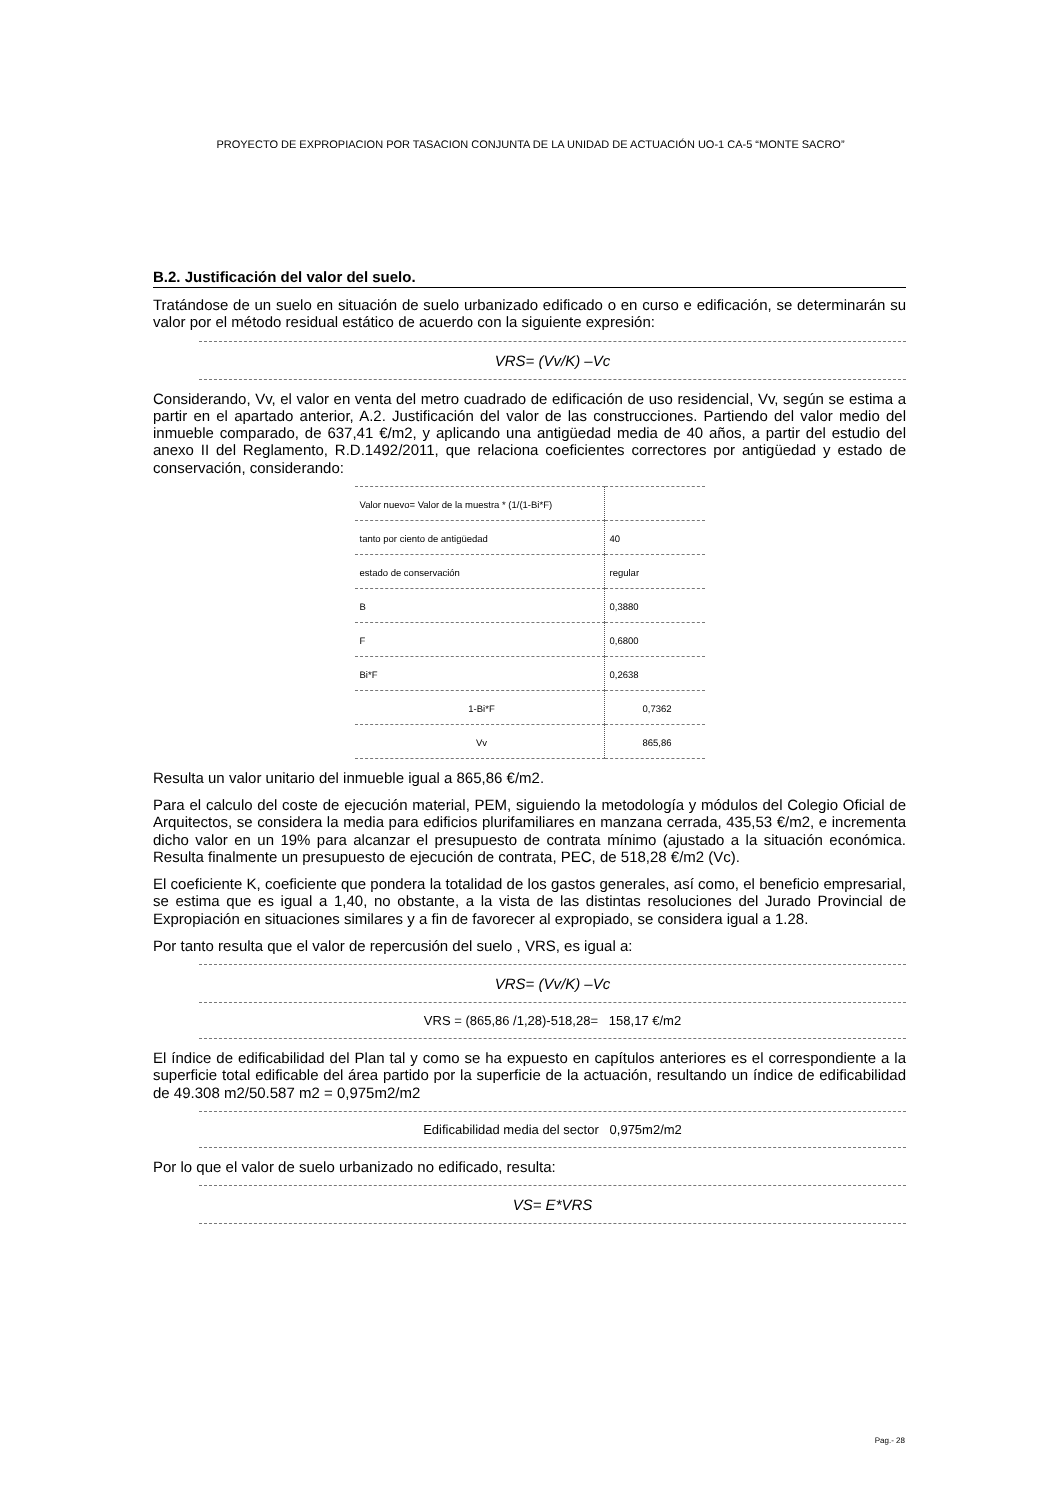PROYECTO DE EXPROPIACION POR TASACION CONJUNTA DE LA UNIDAD DE ACTUACIÓN UO-1 CA-5 “MONTE SACRO”
B.2. Justificación del valor del suelo.
Tratándose de un suelo en situación de suelo urbanizado edificado o en curso e edificación, se determinarán su valor por el método residual estático de acuerdo con la siguiente expresión:
VRS= (Vv/K) –Vc
Considerando, Vv, el valor en venta del metro cuadrado de edificación de uso residencial, Vv, según se estima a partir en el apartado anterior, A.2. Justificación del valor de las construcciones. Partiendo del valor medio del inmueble comparado, de 637,41 €/m2, y aplicando una antigüedad media de 40 años, a partir del estudio del anexo II del Reglamento, R.D.1492/2011, que relaciona coeficientes correctores por antigüedad y estado de conservación, considerando:
| Valor nuevo= Valor de la muestra * (1/(1-Bi*F) | |
| tanto por ciento de antigüedad | 40 |
| estado de conservación | regular |
| B | 0,3880 |
| F | 0,6800 |
| Bi*F | 0,2638 |
| 1-Bi*F | 0,7362 |
| Vv | 865,86 |
Resulta un valor unitario del inmueble igual a 865,86 €/m2.
Para el calculo del coste de ejecución material, PEM, siguiendo la metodología y módulos del Colegio Oficial de Arquitectos, se considera la media para edificios plurifamiliares en manzana cerrada, 435,53 €/m2, e incrementa dicho valor en un 19% para alcanzar el presupuesto de contrata mínimo (ajustado a la situación económica. Resulta finalmente un presupuesto de ejecución de contrata, PEC, de 518,28 €/m2 (Vc).
El coeficiente K, coeficiente que pondera la totalidad de los gastos generales, así como, el beneficio empresarial, se estima que es igual a 1,40, no obstante, a la vista de las distintas resoluciones del Jurado Provincial de Expropiación en situaciones similares y a fin de favorecer al expropiado, se considera igual a 1.28.
Por tanto resulta que el valor de repercusión del suelo , VRS, es igual a:
VRS= (Vv/K) –Vc
VRS = (865,86 /1,28)-518,28= 158,17 €/m2
El índice de edificabilidad del Plan tal y como se ha expuesto en capítulos anteriores es el correspondiente a la superficie total edificable del área partido por la superficie de la actuación, resultando un índice de edificabilidad de 49.308 m2/50.587 m2 = 0,975m2/m2
Edificabilidad media del sector 0,975m2/m2
Por lo que el valor de suelo urbanizado no edificado, resulta:
VS= E*VRS
Pag.- 28